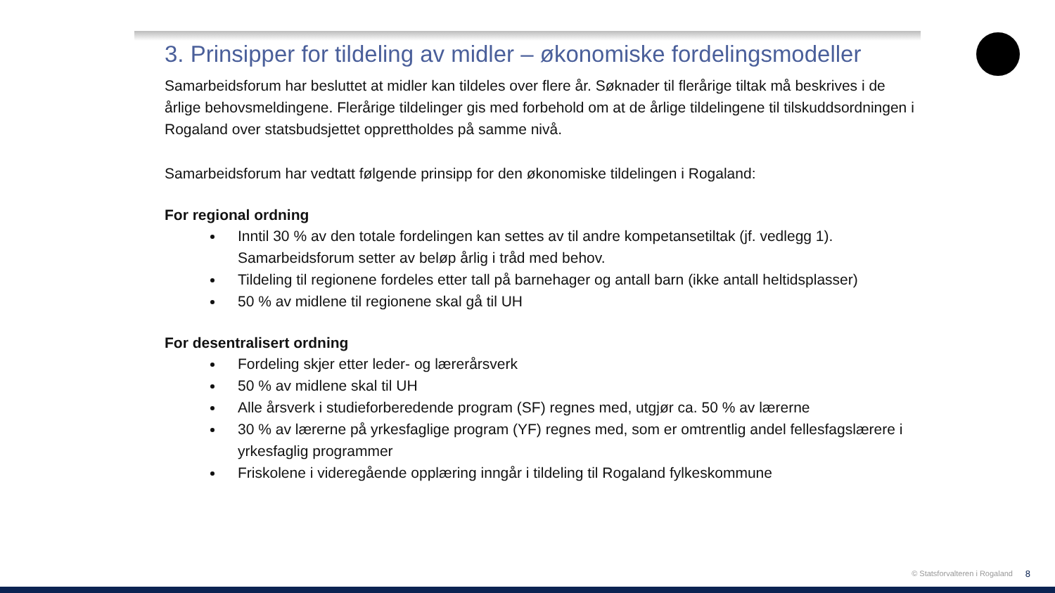3. Prinsipper for tildeling av midler – økonomiske fordelingsmodeller
Samarbeidsforum har besluttet at midler kan tildeles over flere år. Søknader til flerårige tiltak må beskrives i de årlige behovsmeldingene. Flerårige tildelinger gis med forbehold om at de årlige tildelingene til tilskuddsordningen i Rogaland over statsbudsjettet opprettholdes på samme nivå.
Samarbeidsforum har vedtatt følgende prinsipp for den økonomiske tildelingen i Rogaland:
For regional ordning
Inntil 30 % av den totale fordelingen kan settes av til andre kompetansetiltak (jf. vedlegg 1). Samarbeidsforum setter av beløp årlig i tråd med behov.
Tildeling til regionene fordeles etter tall på barnehager og antall barn (ikke antall heltidsplasser)
50 % av midlene til regionene skal gå til UH
For desentralisert ordning
Fordeling skjer etter leder- og lærerårsverk
50 % av midlene skal til UH
Alle årsverk i studieforberedende program (SF) regnes med, utgjør ca. 50 % av lærerne
30 % av lærerne på yrkesfaglige program (YF) regnes med, som er omtrentlig andel fellesfagslærere i yrkesfaglig programmer
Friskolene i videregående opplæring inngår i tildeling til Rogaland fylkeskommune
© Statsforvalteren i Rogaland 8